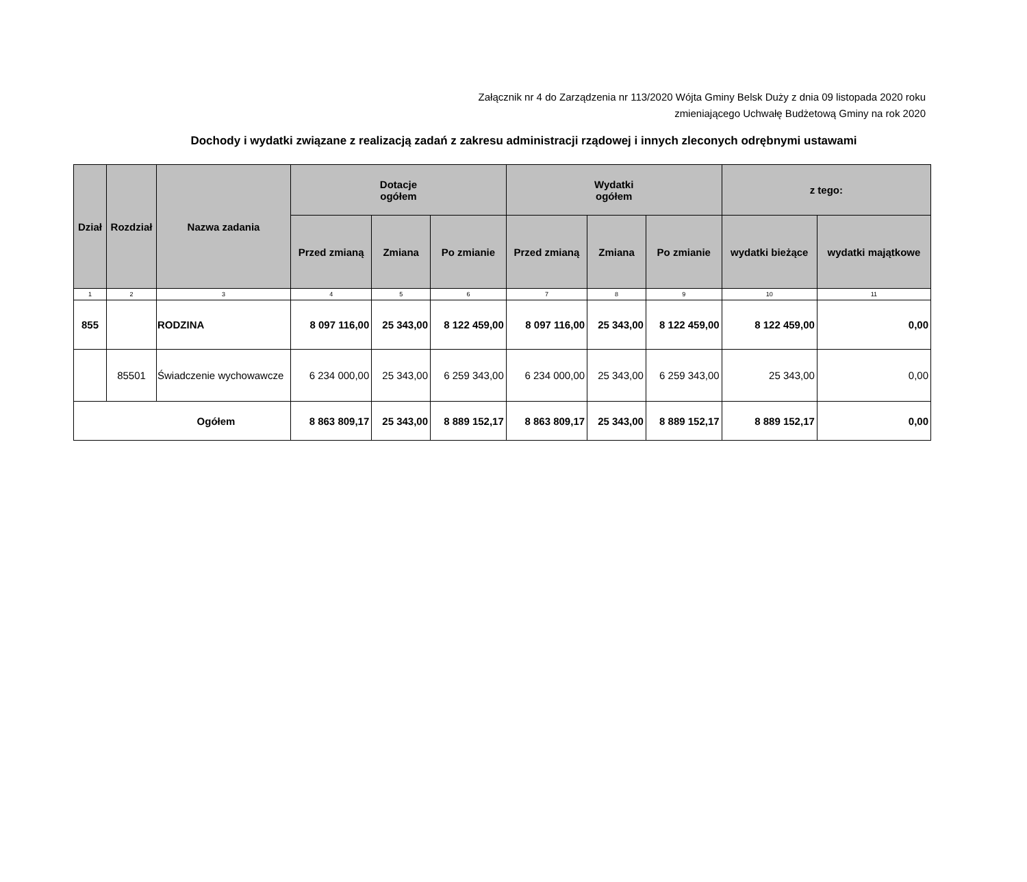Załącznik nr 4 do Zarządzenia nr 113/2020 Wójta Gminy Belsk Duży z dnia 09 listopada 2020 roku
zmieniającego Uchwałę Budżetową Gminy na rok 2020
Dochody i wydatki związane z realizacją zadań z zakresu administracji rządowej i innych zleconych odrębnymi ustawami
| Dział | Rozdział | Nazwa zadania | Dotacje ogółem | | | Wydatki ogółem | | | z tego: | |
| --- | --- | --- | --- | --- | --- | --- | --- | --- | --- | --- |
| | | | Przed zmianą | Zmiana | Po zmianie | Przed zmianą | Zmiana | Po zmianie | wydatki bieżące | wydatki majątkowe |
| 1 | 2 | 3 | 4 | 5 | 6 | 7 | 8 | 9 | 10 | 11 |
| 855 | | RODZINA | 8 097 116,00 | 25 343,00 | 8 122 459,00 | 8 097 116,00 | 25 343,00 | 8 122 459,00 | 8 122 459,00 | 0,00 |
| | 85501 | Świadczenie wychowawcze | 6 234 000,00 | 25 343,00 | 6 259 343,00 | 6 234 000,00 | 25 343,00 | 6 259 343,00 | 25 343,00 | 0,00 |
| Ogółem | | | 8 863 809,17 | 25 343,00 | 8 889 152,17 | 8 863 809,17 | 25 343,00 | 8 889 152,17 | 8 889 152,17 | 0,00 |